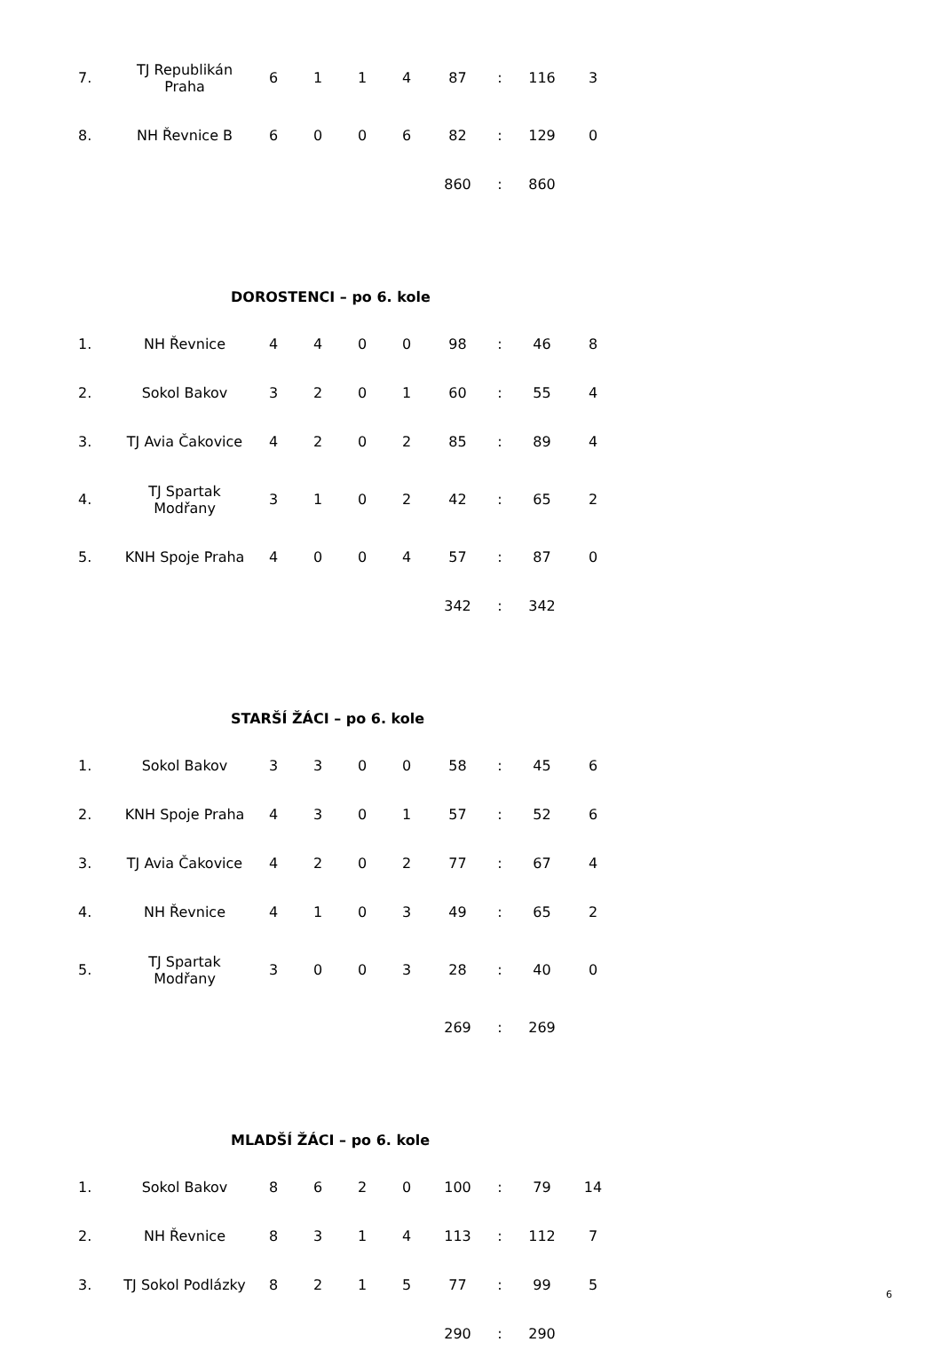| 7. | TJ Republikán Praha | 6 | 1 | 1 | 4 | 87 | : | 116 | 3 |
| 8. | NH Řevnice B | 6 | 0 | 0 | 6 | 82 | : | 129 | 0 |
| | | | | | | 860 | : | 860 | |
DOROSTENCI – po 6. kole
| 1. | NH Řevnice | 4 | 4 | 0 | 0 | 98 | : | 46 | 8 |
| 2. | Sokol Bakov | 3 | 2 | 0 | 1 | 60 | : | 55 | 4 |
| 3. | TJ Avia Čakovice | 4 | 2 | 0 | 2 | 85 | : | 89 | 4 |
| 4. | TJ Spartak Modřany | 3 | 1 | 0 | 2 | 42 | : | 65 | 2 |
| 5. | KNH Spoje Praha | 4 | 0 | 0 | 4 | 57 | : | 87 | 0 |
| | | | | | | 342 | : | 342 | |
STARŠÍ ŽÁCI – po 6. kole
| 1. | Sokol Bakov | 3 | 3 | 0 | 0 | 58 | : | 45 | 6 |
| 2. | KNH Spoje Praha | 4 | 3 | 0 | 1 | 57 | : | 52 | 6 |
| 3. | TJ Avia Čakovice | 4 | 2 | 0 | 2 | 77 | : | 67 | 4 |
| 4. | NH Řevnice | 4 | 1 | 0 | 3 | 49 | : | 65 | 2 |
| 5. | TJ Spartak Modřany | 3 | 0 | 0 | 3 | 28 | : | 40 | 0 |
| | | | | | | 269 | : | 269 | |
MLADŠÍ ŽÁCI – po 6. kole
| 1. | Sokol Bakov | 8 | 6 | 2 | 0 | 100 | : | 79 | 14 |
| 2. | NH Řevnice | 8 | 3 | 1 | 4 | 113 | : | 112 | 7 |
| 3. | TJ Sokol Podlázky | 8 | 2 | 1 | 5 | 77 | : | 99 | 5 |
| | | | | | | 290 | : | 290 | |
6